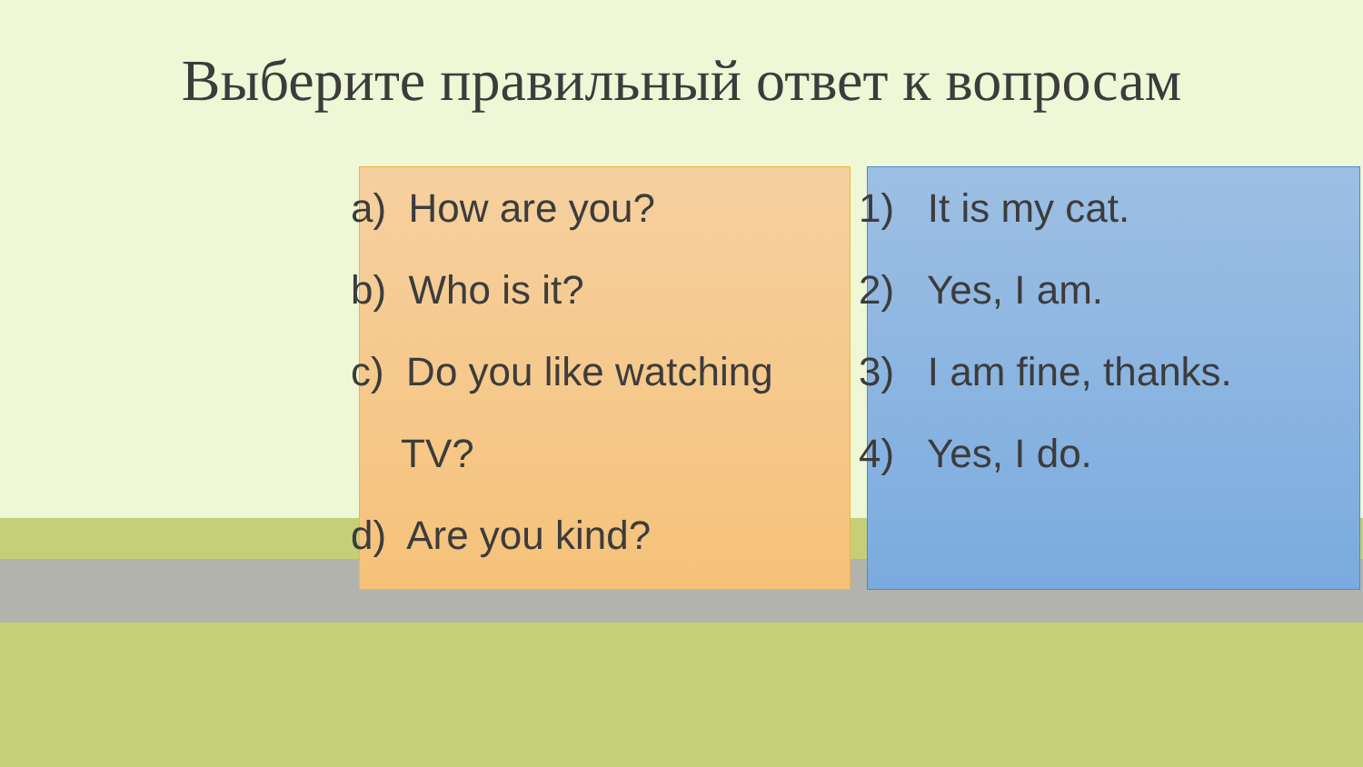Выберите правильный ответ к вопросам
a) How are you?
b) Who is it?
c) Do you like watching
TV?
d) Are you kind?
1) It is my cat.
2) Yes, I am.
3) I am fine, thanks.
4) Yes, I do.